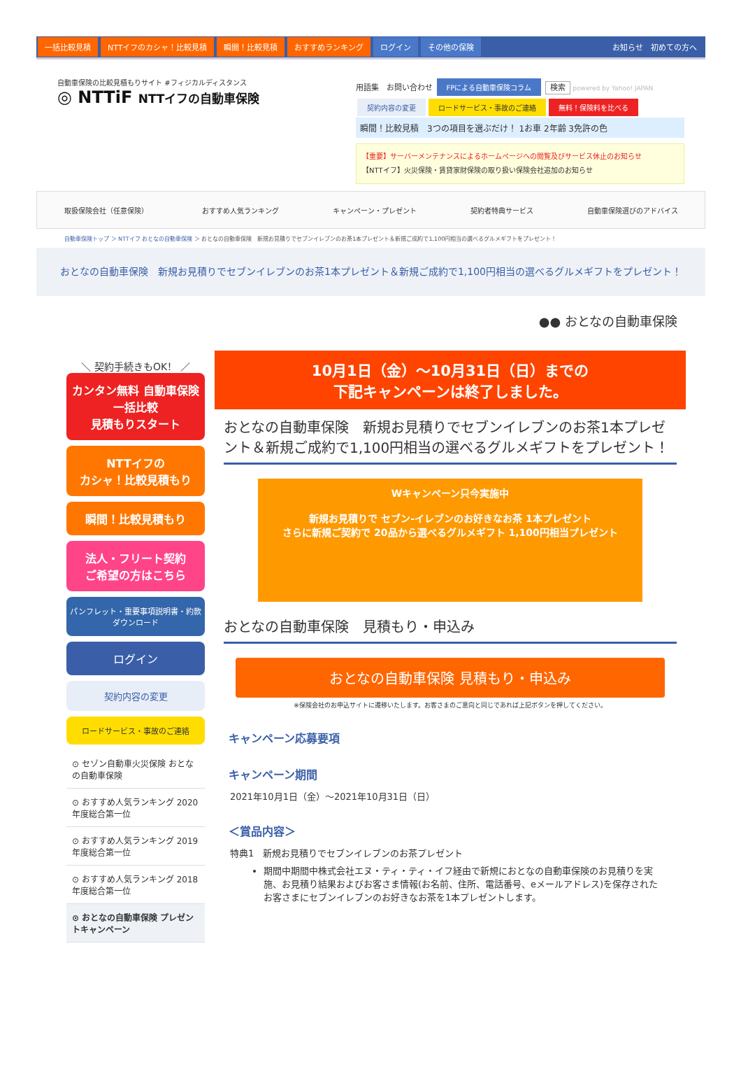一括比較見積 NTTイフのカシャ！比較見積 瞬間！比較見積 おすすめランキング ログイン その他の保険 お知らせ　初めての方へ
自動車保険の比較見積もりサイト #フィジカルディスタンス
◎ NTTiF NTTイフの自動車保険
用語集　お問い合わせ FPによる自動車保険コラム 検索 powered by Yahoo! JAPAN
契約内容の変更 ロードサービス・事故のご連絡 無料！保険料を比べる
瞬間！比較見積　3つの項目を選ぶだけ！ 1お車 2年齢 3免許の色
【重要】サーバーメンテナンスによるホームページへの閲覧及びサービス休止のお知らせ
【NTTイフ】火災保険・賃貸家財保険の取り扱い保険会社追加のお知らせ
取扱保険会社（任意保険） おすすめ人気ランキング キャンペーン・プレゼント 契約者特典サービス 自動車保険選びのアドバイス
自動車保険トップ ＞ NTTイフ おとなの自動車保険 ＞ おとなの自動車保険　新規お見積りでセブンイレブンのお茶1本プレゼント＆新規ご成約で1,100円相当の選べるグルメギフトをプレゼント！
おとなの自動車保険　新規お見積りでセブンイレブンのお茶1本プレゼント＆新規ご成約で1,100円相当の選べるグルメギフトをプレゼント！
●● おとなの自動車保険
＼ 契約手続きもOK！ ／
カンタン無料 自動車保険一括比較
見積もりスタート
NTTイフの
カシャ！比較見積もり
瞬間！比較見積もり
法人・フリート契約
ご希望の方はこちら
パンフレット・重要事項説明書・約款 ダウンロード
ログイン
契約内容の変更
ロードサービス・事故のご連絡
⊙ セゾン自動車火災保険 おとなの自動車保険
⊙ おすすめ人気ランキング 2020年度総合第一位
⊙ おすすめ人気ランキング 2019年度総合第一位
⊙ おすすめ人気ランキング 2018年度総合第一位
⊙ おとなの自動車保険 プレゼントキャンペーン
10月1日（金）～10月31日（日）までの
下記キャンペーンは終了しました。
おとなの自動車保険　新規お見積りでセブンイレブンのお茶1本プレゼント＆新規ご成約で1,100円相当の選べるグルメギフトをプレゼント！
Wキャンペーン只今実施中
新規お見積りで セブン-イレブンのお好きなお茶 1本プレゼント
さらに新規ご契約で 20品から選べるグルメギフト 1,100円相当プレゼント
おとなの自動車保険　見積もり・申込み
おとなの自動車保険 見積もり・申込み
※保険会社のお申込サイトに遷移いたします。お客さまのご意向と同じであれば上記ボタンを押してください。
キャンペーン応募要項
キャンペーン期間
2021年10月1日（金）～2021年10月31日（日）
＜賞品内容＞
特典1　新規お見積りでセブンイレブンのお茶プレゼント
期間中期間中株式会社エヌ・ティ・ティ・イフ経由で新規におとなの自動車保険のお見積りを実施、お見積り結果およびお客さま情報(お名前、住所、電話番号、eメールアドレス)を保存されたお客さまにセブンイレブンのお好きなお茶を1本プレゼントします。